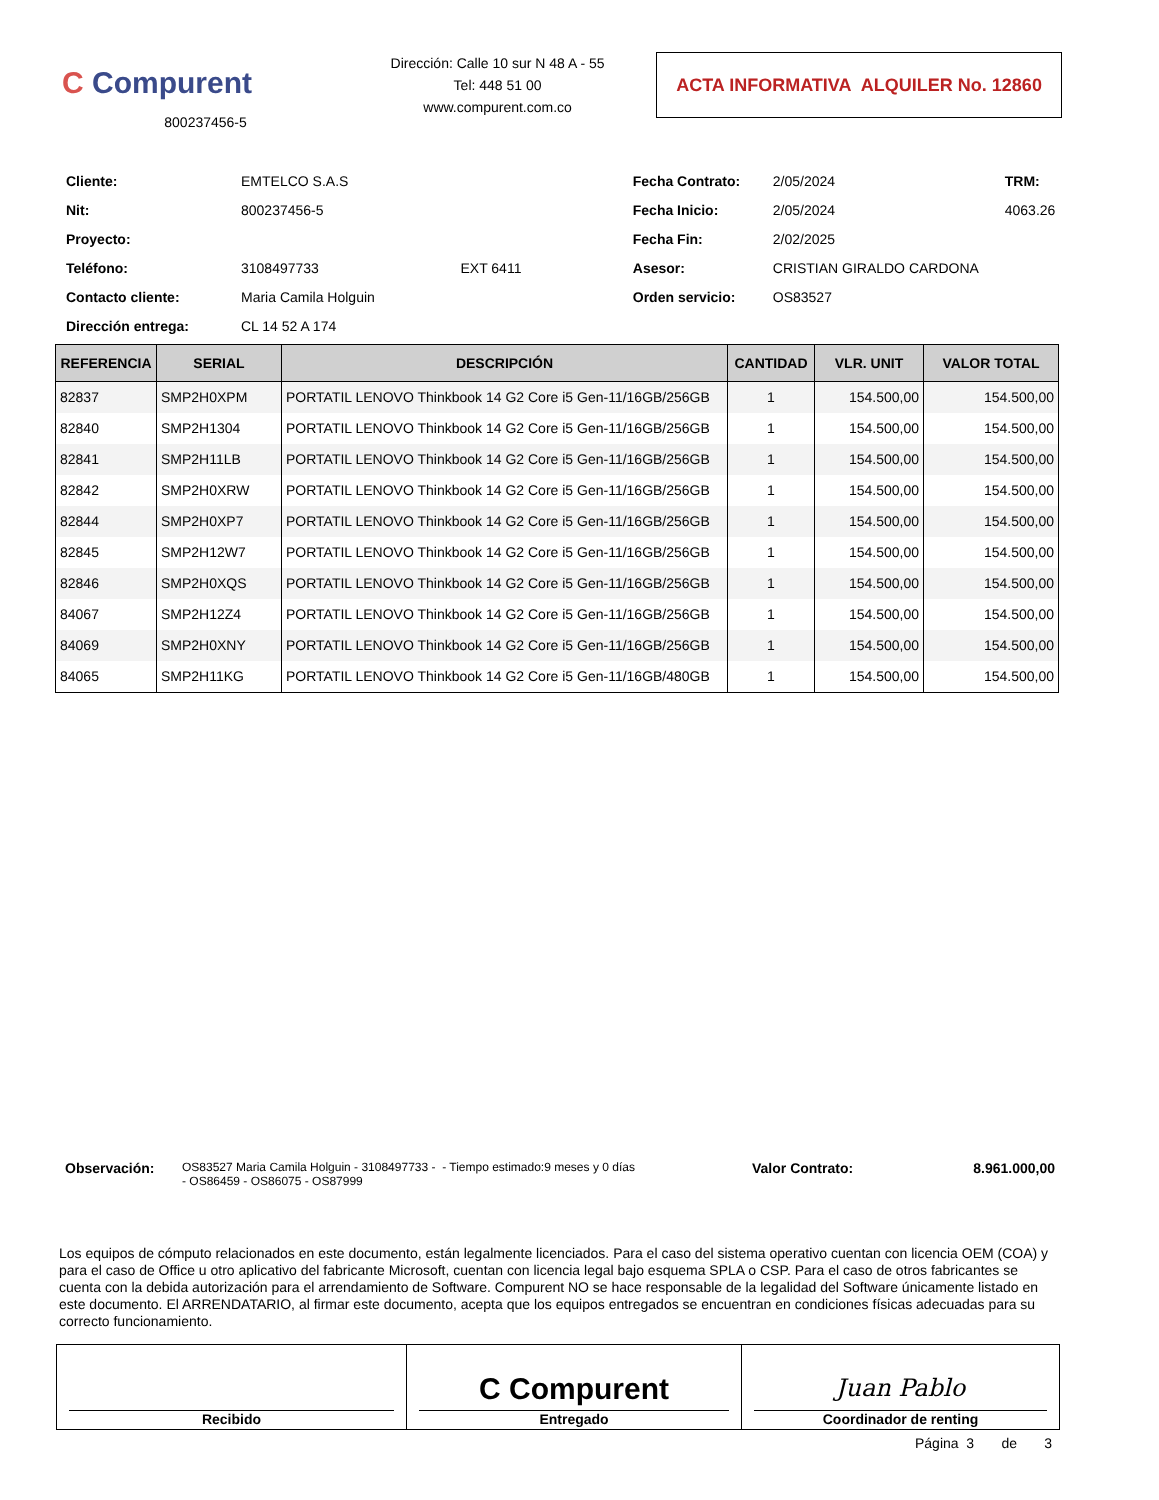C Compurent
800237456-5
Dirección: Calle 10 sur N 48 A - 55
Tel: 448 51 00
www.compurent.com.co
ACTA INFORMATIVA ALQUILER No. 12860
| Cliente: | EMTELCO S.A.S | | Fecha Contrato: | 2/05/2024 | TRM: |
| Nit: | 800237456-5 | | Fecha Inicio: | 2/05/2024 | 4063.26 |
| Proyecto: | | | Fecha Fin: | 2/02/2025 | |
| Teléfono: | 3108497733 | EXT 6411 | Asesor: | CRISTIAN GIRALDO CARDONA | |
| Contacto cliente: | Maria Camila Holguin | | Orden servicio: | OS83527 | |
| Dirección entrega: | CL 14 52 A 174 | | | | |
| REFERENCIA | SERIAL | DESCRIPCIÓN | CANTIDAD | VLR. UNIT | VALOR TOTAL |
| --- | --- | --- | --- | --- | --- |
| 82837 | SMP2H0XPM | PORTATIL LENOVO Thinkbook 14 G2 Core i5 Gen-11/16GB/256GB | 1 | 154.500,00 | 154.500,00 |
| 82840 | SMP2H1304 | PORTATIL LENOVO Thinkbook 14 G2 Core i5 Gen-11/16GB/256GB | 1 | 154.500,00 | 154.500,00 |
| 82841 | SMP2H11LB | PORTATIL LENOVO Thinkbook 14 G2 Core i5 Gen-11/16GB/256GB | 1 | 154.500,00 | 154.500,00 |
| 82842 | SMP2H0XRW | PORTATIL LENOVO Thinkbook 14 G2 Core i5 Gen-11/16GB/256GB | 1 | 154.500,00 | 154.500,00 |
| 82844 | SMP2H0XP7 | PORTATIL LENOVO Thinkbook 14 G2 Core i5 Gen-11/16GB/256GB | 1 | 154.500,00 | 154.500,00 |
| 82845 | SMP2H12W7 | PORTATIL LENOVO Thinkbook 14 G2 Core i5 Gen-11/16GB/256GB | 1 | 154.500,00 | 154.500,00 |
| 82846 | SMP2H0XQS | PORTATIL LENOVO Thinkbook 14 G2 Core i5 Gen-11/16GB/256GB | 1 | 154.500,00 | 154.500,00 |
| 84067 | SMP2H12Z4 | PORTATIL LENOVO Thinkbook 14 G2 Core i5 Gen-11/16GB/256GB | 1 | 154.500,00 | 154.500,00 |
| 84069 | SMP2H0XNY | PORTATIL LENOVO Thinkbook 14 G2 Core i5 Gen-11/16GB/256GB | 1 | 154.500,00 | 154.500,00 |
| 84065 | SMP2H11KG | PORTATIL LENOVO Thinkbook 14 G2 Core i5 Gen-11/16GB/480GB | 1 | 154.500,00 | 154.500,00 |
Observación:
OS83527 Maria Camila Holguin - 3108497733 - - Tiempo estimado:9 meses y 0 días - OS86459 - OS86075 - OS87999
Valor Contrato: 8.961.000,00
Los equipos de cómputo relacionados en este documento, están legalmente licenciados. Para el caso del sistema operativo cuentan con licencia OEM (COA) y para el caso de Office u otro aplicativo del fabricante Microsoft, cuentan con licencia legal bajo esquema SPLA o CSP. Para el caso de otros fabricantes se cuenta con la debida autorización para el arrendamiento de Software. Compurent NO se hace responsable de la legalidad del Software únicamente listado en este documento. El ARRENDATARIO, al firmar este documento, acepta que los equipos entregados se encuentran en condiciones físicas adecuadas para su correcto funcionamiento.
| Recibido | C Compurent Entregado | Juan Pablo Coordinador de renting |
Página 3 de 3